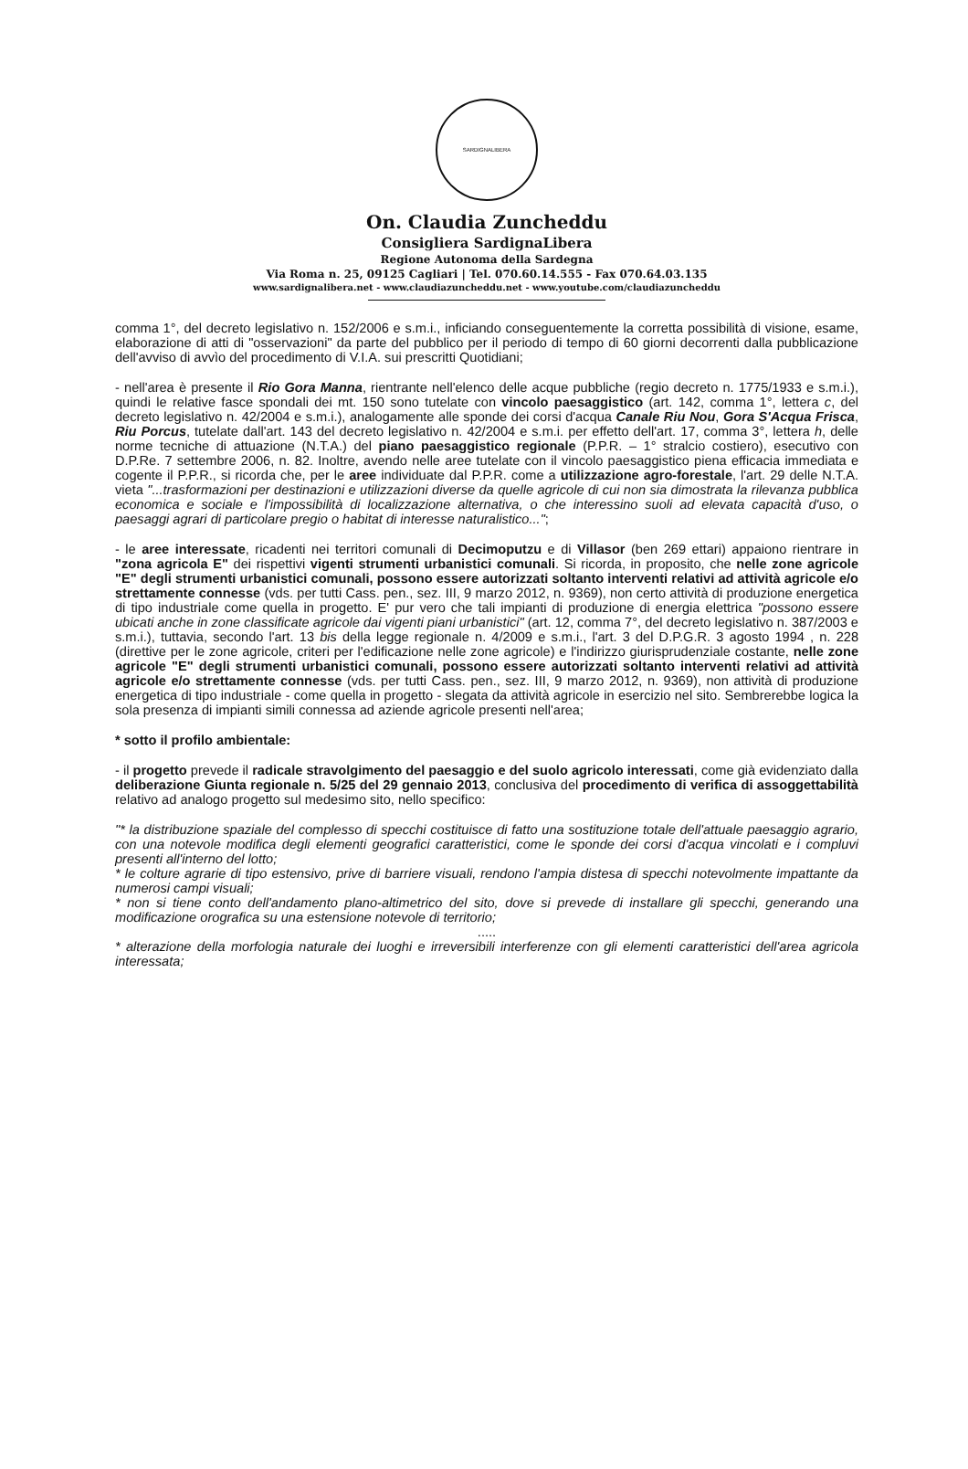SARDIGNALIBERA
On. Claudia Zuncheddu
Consigliera SardignaLibera
Regione Autonoma della Sardegna
Via Roma n. 25, 09125 Cagliari | Tel. 070.60.14.555 - Fax 070.64.03.135
www.sardignalibera.net - www.claudiazuncheddu.net - www.youtube.com/claudiazuncheddu
comma 1°, del decreto legislativo n. 152/2006 e s.m.i., inficiando conseguentemente la corretta possibilità di visione, esame, elaborazione di atti di "osservazioni" da parte del pubblico per il periodo di tempo di 60 giorni decorrenti dalla pubblicazione dell'avviso di avvìo del procedimento di V.I.A. sui prescritti Quotidiani;
- nell'area è presente il Rio Gora Manna, rientrante nell'elenco delle acque pubbliche (regio decreto n. 1775/1933 e s.m.i.), quindi le relative fasce spondali dei mt. 150 sono tutelate con vincolo paesaggistico (art. 142, comma 1°, lettera c, del decreto legislativo n. 42/2004 e s.m.i.), analogamente alle sponde dei corsi d'acqua Canale Riu Nou, Gora S'Acqua Frisca, Riu Porcus, tutelate dall'art. 143 del decreto legislativo n. 42/2004 e s.m.i. per effetto dell'art. 17, comma 3°, lettera h, delle norme tecniche di attuazione (N.T.A.) del piano paesaggistico regionale (P.P.R. – 1° stralcio costiero), esecutivo con D.P.Re. 7 settembre 2006, n. 82. Inoltre, avendo nelle aree tutelate con il vincolo paesaggistico piena efficacia immediata e cogente il P.P.R., si ricorda che, per le aree individuate dal P.P.R. come a utilizzazione agro-forestale, l'art. 29 delle N.T.A. vieta "...trasformazioni per destinazioni e utilizzazioni diverse da quelle agricole di cui non sia dimostrata la rilevanza pubblica economica e sociale e l'impossibilità di localizzazione alternativa, o che interessino suoli ad elevata capacità d'uso, o paesaggi agrari di particolare pregio o habitat di interesse naturalistico...";
- le aree interessate, ricadenti nei territori comunali di Decimoputzu e di Villasor (ben 269 ettari) appaiono rientrare in "zona agricola E" dei rispettivi vigenti strumenti urbanistici comunali. Si ricorda, in proposito, che nelle zone agricole "E" degli strumenti urbanistici comunali, possono essere autorizzati soltanto interventi relativi ad attività agricole e/o strettamente connesse (vds. per tutti Cass. pen., sez. III, 9 marzo 2012, n. 9369), non certo attività di produzione energetica di tipo industriale come quella in progetto. E' pur vero che tali impianti di produzione di energia elettrica "possono essere ubicati anche in zone classificate agricole dai vigenti piani urbanistici" (art. 12, comma 7°, del decreto legislativo n. 387/2003 e s.m.i.), tuttavia, secondo l'art. 13 bis della legge regionale n. 4/2009 e s.m.i., l'art. 3 del D.P.G.R. 3 agosto 1994 , n. 228 (direttive per le zone agricole, criteri per l'edificazione nelle zone agricole) e l'indirizzo giurisprudenziale costante, nelle zone agricole "E" degli strumenti urbanistici comunali, possono essere autorizzati soltanto interventi relativi ad attività agricole e/o strettamente connesse (vds. per tutti Cass. pen., sez. III, 9 marzo 2012, n. 9369), non attività di produzione energetica di tipo industriale - come quella in progetto - slegata da attività agricole in esercizio nel sito. Sembrerebbe logica la sola presenza di impianti simili connessa ad aziende agricole presenti nell'area;
* sotto il profilo ambientale:
- il progetto prevede il radicale stravolgimento del paesaggio e del suolo agricolo interessati, come già evidenziato dalla deliberazione Giunta regionale n. 5/25 del 29 gennaio 2013, conclusiva del procedimento di verifica di assoggettabilità relativo ad analogo progetto sul medesimo sito, nello specifico:
"* la distribuzione spaziale del complesso di specchi costituisce di fatto una sostituzione totale dell'attuale paesaggio agrario, con una notevole modifica degli elementi geografici caratteristici, come le sponde dei corsi d'acqua vincolati e i compluvi presenti all'interno del lotto;
* le colture agrarie di tipo estensivo, prive di barriere visuali, rendono l'ampia distesa di specchi notevolmente impattante da numerosi campi visuali;
* non si tiene conto dell'andamento plano-altimetrico del sito, dove si prevede di installare gli specchi, generando una modificazione orografica su una estensione notevole di territorio;
.....
* alterazione della morfologia naturale dei luoghi e irreversibili interferenze con gli elementi caratteristici dell'area agricola interessata;